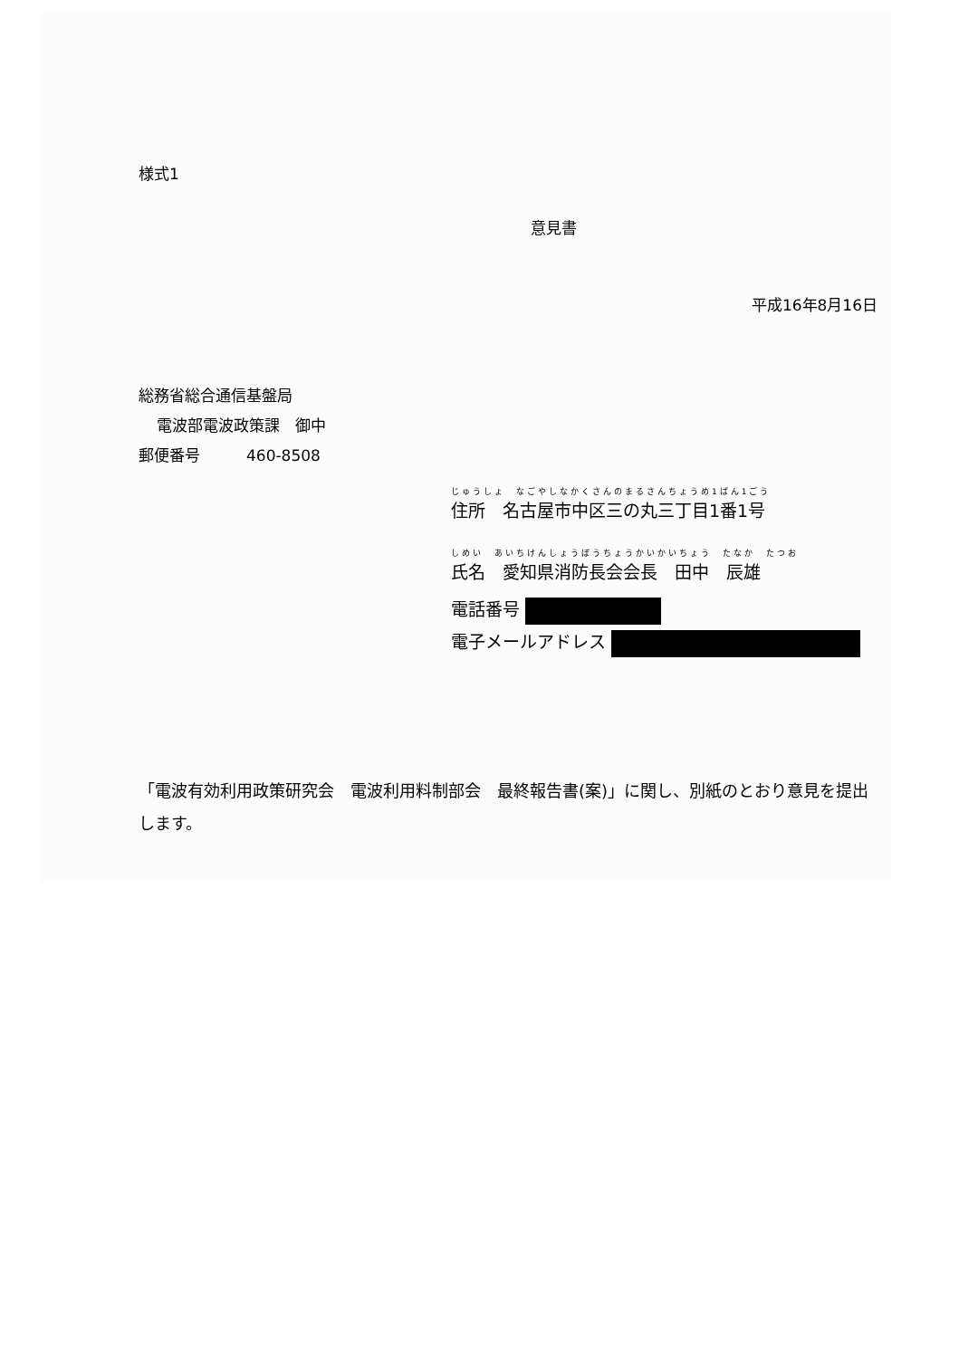様式1
意見書
平成16年8月16日
総務省総合通信基盤局
電波部電波政策課　御中
郵便番号　　　460-8508
じゅうしょ　なごやしなかくさんのまるさんちょうめ1ばん1ごう
住所　名古屋市中区三の丸三丁目1番1号
しめい　あいちけんしょうぼうちょうかいかいちょう　たなか　たつお
氏名　愛知県消防長会会長　田中　辰雄
電話番号
電子メールアドレス
「電波有効利用政策研究会　電波利用料制部会　最終報告書(案)」に関し、別紙のとおり意見を提出します。